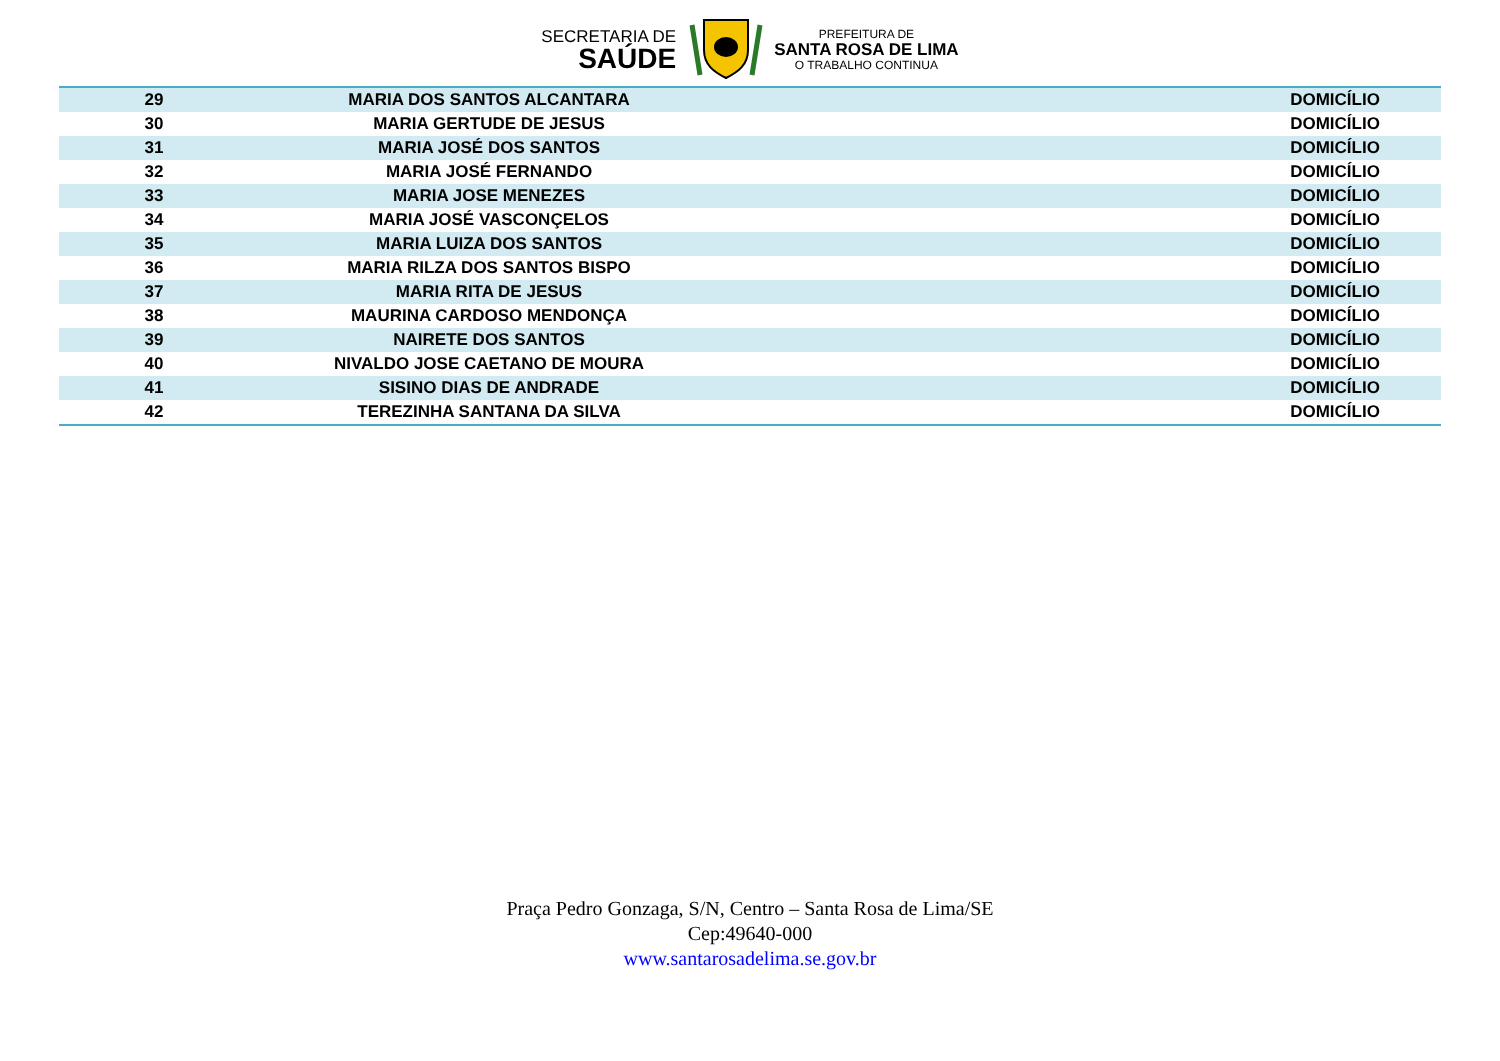SECRETARIA DE
SAÚDE
PREFEITURA DE
SANTA ROSA DE LIMA
O TRABALHO CONTINUA
| 29 | MARIA DOS SANTOS ALCANTARA | | DOMICÍLIO |
| 30 | MARIA GERTUDE DE JESUS | | DOMICÍLIO |
| 31 | MARIA JOSÉ DOS SANTOS | | DOMICÍLIO |
| 32 | MARIA JOSÉ FERNANDO | | DOMICÍLIO |
| 33 | MARIA JOSE MENEZES | | DOMICÍLIO |
| 34 | MARIA JOSÉ VASCONÇELOS | | DOMICÍLIO |
| 35 | MARIA LUIZA DOS SANTOS | | DOMICÍLIO |
| 36 | MARIA RILZA DOS SANTOS BISPO | | DOMICÍLIO |
| 37 | MARIA RITA DE JESUS | | DOMICÍLIO |
| 38 | MAURINA CARDOSO MENDONÇA | | DOMICÍLIO |
| 39 | NAIRETE DOS SANTOS | | DOMICÍLIO |
| 40 | NIVALDO JOSE CAETANO DE MOURA | | DOMICÍLIO |
| 41 | SISINO DIAS DE ANDRADE | | DOMICÍLIO |
| 42 | TEREZINHA SANTANA DA SILVA | | DOMICÍLIO |
Praça Pedro Gonzaga, S/N, Centro – Santa Rosa de Lima/SE
Cep:49640-000
www.santarosadelima.se.gov.br